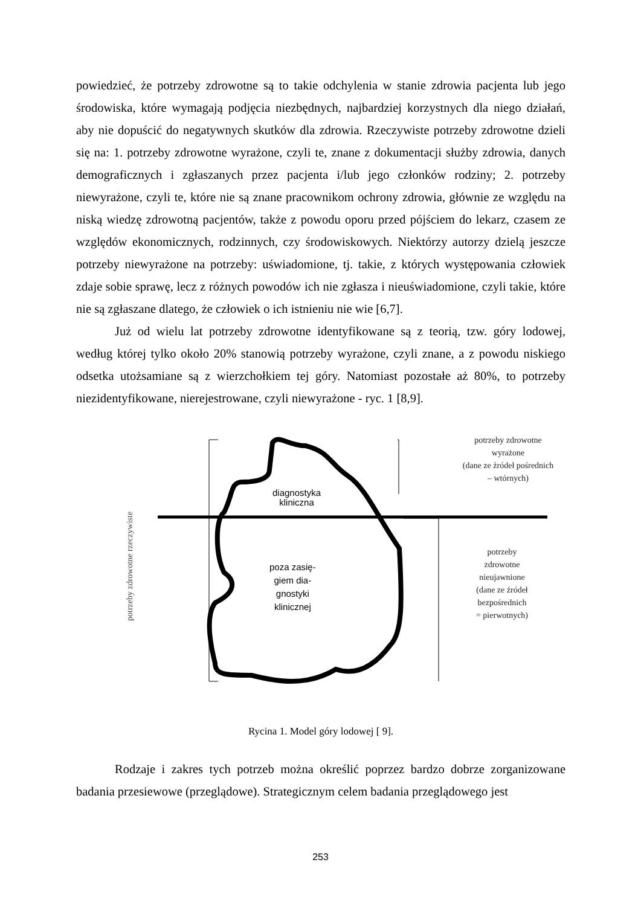powiedzieć, że potrzeby zdrowotne są to takie odchylenia w stanie zdrowia pacjenta lub jego środowiska, które wymagają podjęcia niezbędnych, najbardziej korzystnych dla niego działań, aby nie dopuścić do negatywnych skutków dla zdrowia. Rzeczywiste potrzeby zdrowotne dzieli się na: 1. potrzeby zdrowotne wyrażone, czyli te, znane z dokumentacji służby zdrowia, danych demograficznych i zgłaszanych przez pacjenta i/lub jego członków rodziny; 2. potrzeby niewyrażone, czyli te, które nie są znane pracownikom ochrony zdrowia, głównie ze względu na niską wiedzę zdrowotną pacjentów, także z powodu oporu przed pójściem do lekarz, czasem ze względów ekonomicznych, rodzinnych, czy środowiskowych. Niektórzy autorzy dzielą jeszcze potrzeby niewyrażone na potrzeby: uświadomione, tj. takie, z których występowania człowiek zdaje sobie sprawę, lecz z różnych powodów ich nie zgłasza i nieuświadomione, czyli takie, które nie są zgłaszane dlatego, że człowiek o ich istnieniu nie wie [6,7].
Już od wielu lat potrzeby zdrowotne identyfikowane są z teorią, tzw. góry lodowej, według której tylko około 20% stanowią potrzeby wyrażone, czyli znane, a z powodu niskiego odsetka utożsamiane są z wierzchołkiem tej góry. Natomiast pozostałe aż 80%, to potrzeby niezidentyfikowane, nierejestrowane, czyli niewyrażone - ryc. 1 [8,9].
potrzeby zdrowotne rzeczywiste
diagnostyka
kliniczna
poza zasię-
giem dia-
gnostyki
klinicznej
potrzeby zdrowotne
wyrażone
(dane ze źródeł pośrednich
– wtórnych)
potrzeby
zdrowotne
nieujawnione
(dane ze źródeł
bezpośrednich
= pierwotnych)
Rycina 1. Model góry lodowej [ 9].
Rodzaje i zakres tych potrzeb można określić poprzez bardzo dobrze zorganizowane badania przesiewowe (przeglądowe). Strategicznym celem badania przeglądowego jest
253